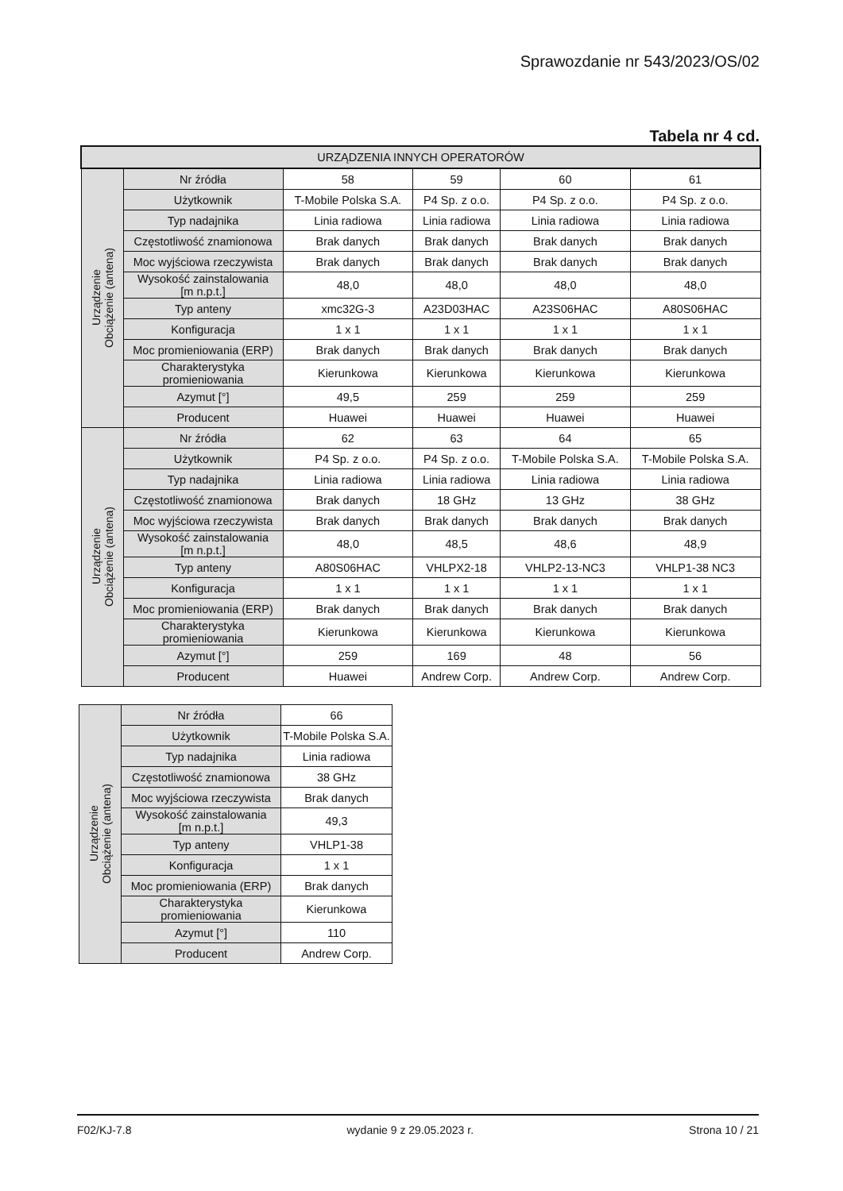Sprawozdanie nr 543/2023/OS/02
Tabela nr 4 cd.
| URZĄDZENIA INNYCH OPERATORÓW | | | | | |
| --- | --- | --- | --- | --- | --- |
| Urządzenie Obciążenie (antena) | Nr źródła | 58 | 59 | 60 | 61 |
| | Użytkownik | T-Mobile Polska S.A. | P4 Sp. z o.o. | P4 Sp. z o.o. | P4 Sp. z o.o. |
| | Typ nadajnika | Linia radiowa | Linia radiowa | Linia radiowa | Linia radiowa |
| | Częstotliwość znamionowa | Brak danych | Brak danych | Brak danych | Brak danych |
| | Moc wyjściowa rzeczywista | Brak danych | Brak danych | Brak danych | Brak danych |
| | Wysokość zainstalowania [m n.p.t.] | 48,0 | 48,0 | 48,0 | 48,0 |
| | Typ anteny | xmc32G-3 | A23D03HAC | A23S06HAC | A80S06HAC |
| | Konfiguracja | 1 x 1 | 1 x 1 | 1 x 1 | 1 x 1 |
| | Moc promieniowania (ERP) | Brak danych | Brak danych | Brak danych | Brak danych |
| | Charakterystyka promieniowania | Kierunkowa | Kierunkowa | Kierunkowa | Kierunkowa |
| | Azymut [°] | 49,5 | 259 | 259 | 259 |
| | Producent | Huawei | Huawei | Huawei | Huawei |
| Urządzenie Obciążenie (antena) | Nr źródła | 62 | 63 | 64 | 65 |
| | Użytkownik | P4 Sp. z o.o. | P4 Sp. z o.o. | T-Mobile Polska S.A. | T-Mobile Polska S.A. |
| | Typ nadajnika | Linia radiowa | Linia radiowa | Linia radiowa | Linia radiowa |
| | Częstotliwość znamionowa | Brak danych | 18 GHz | 13 GHz | 38 GHz |
| | Moc wyjściowa rzeczywista | Brak danych | Brak danych | Brak danych | Brak danych |
| | Wysokość zainstalowania [m n.p.t.] | 48,0 | 48,5 | 48,6 | 48,9 |
| | Typ anteny | A80S06HAC | VHLPX2-18 | VHLP2-13-NC3 | VHLP1-38 NC3 |
| | Konfiguracja | 1 x 1 | 1 x 1 | 1 x 1 | 1 x 1 |
| | Moc promieniowania (ERP) | Brak danych | Brak danych | Brak danych | Brak danych |
| | Charakterystyka promieniowania | Kierunkowa | Kierunkowa | Kierunkowa | Kierunkowa |
| | Azymut [°] | 259 | 169 | 48 | 56 |
| | Producent | Huawei | Andrew Corp. | Andrew Corp. | Andrew Corp. |
| Urządzenie Obciążenie (antena) | Nr źródła | 66 |
| | Użytkownik | T-Mobile Polska S.A. |
| | Typ nadajnika | Linia radiowa |
| | Częstotliwość znamionowa | 38 GHz |
| | Moc wyjściowa rzeczywista | Brak danych |
| | Wysokość zainstalowania [m n.p.t.] | 49,3 |
| | Typ anteny | VHLP1-38 |
| | Konfiguracja | 1 x 1 |
| | Moc promieniowania (ERP) | Brak danych |
| | Charakterystyka promieniowania | Kierunkowa |
| | Azymut [°] | 110 |
| | Producent | Andrew Corp. |
F02/KJ-7.8 wydanie 9 z 29.05.2023 r. Strona 10 / 21